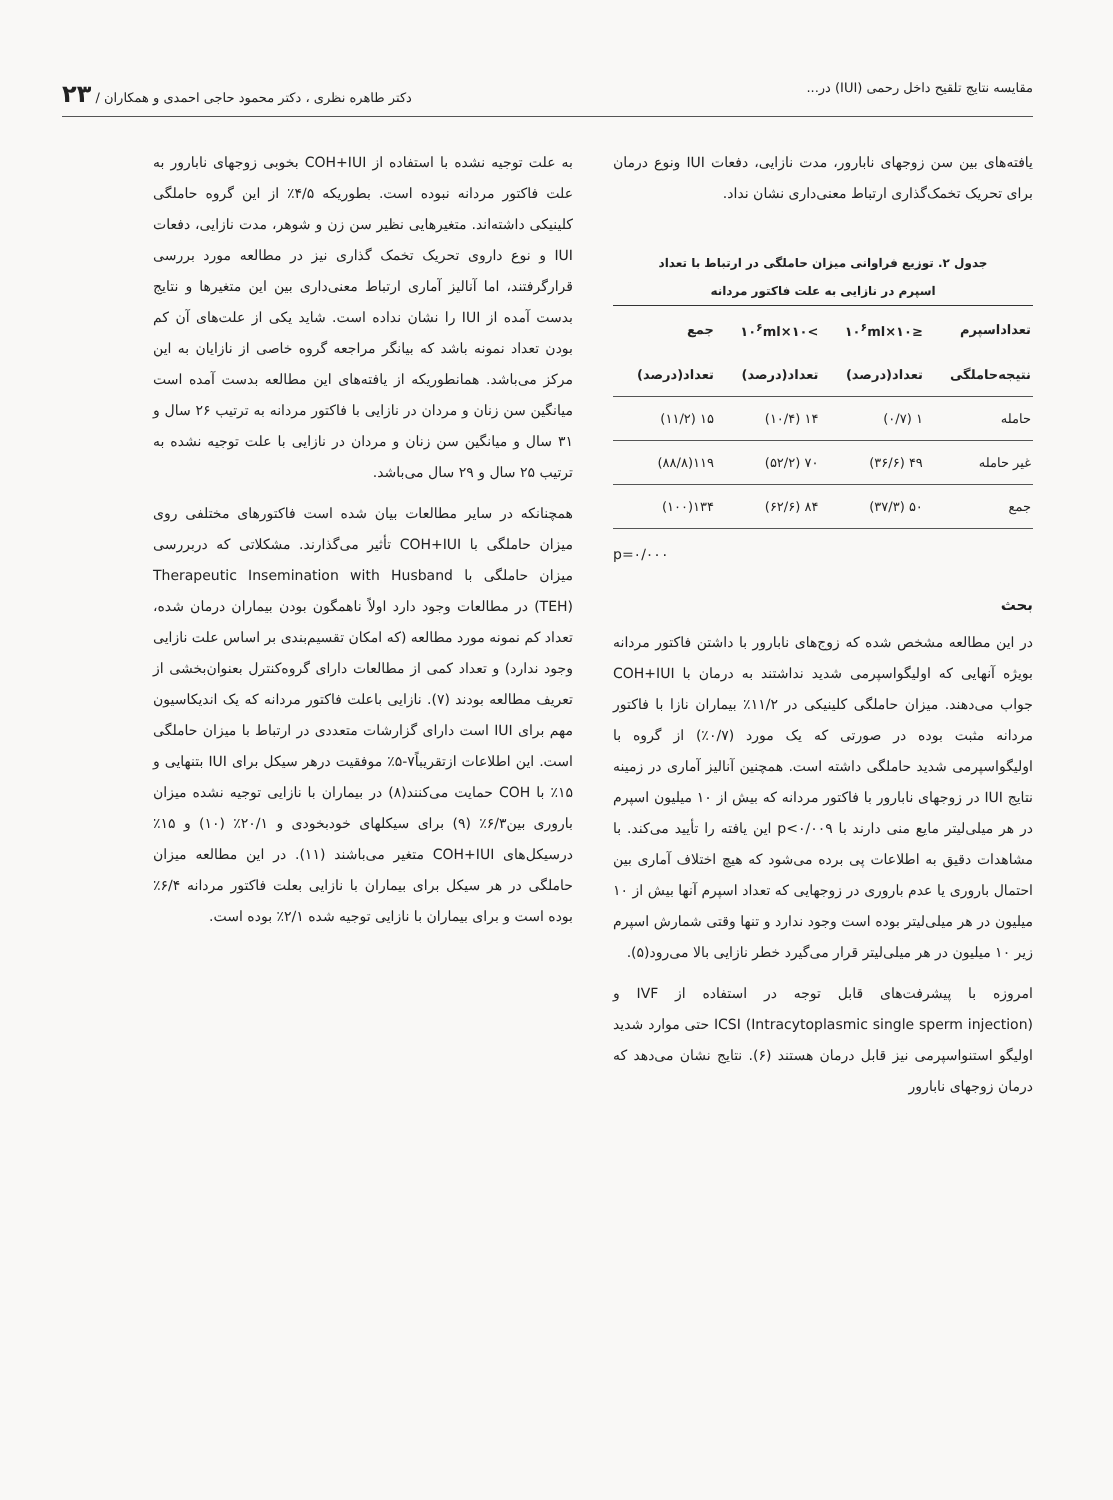مقایسه نتایج تلقیح داخل رحمی (IUI) در... دکتر طاهره نظری ، دکتر محمود حاجی احمدی و همکاران / ۲۳
یافته‌های بین سن زوجهای نابارور، مدت نازایی، دفعات IUI ونوع درمان برای تحریک تخمک‌گذاری ارتباط معنی‌داری نشان نداد.
جدول ۲. توزیع فراوانی میزان حاملگی در ارتباط با تعداد
اسپرم در نازایی به علت فاکتور مردانه
| تعداداسپرم | ≤۱۰×۱۰<sup>۶</sup>ml | >۱۰×۱۰<sup>۶</sup>ml | جمع |
| --- | --- | --- | --- |
| نتیجه‌حاملگی | تعداد(درصد) | تعداد(درصد) | تعداد(درصد) |
| حامله | ۱ (۰/۷) | ۱۴ (۱۰/۴) | ۱۵ (۱۱/۲) |
| غیر حامله | ۴۹ (۳۶/۶) | ۷۰ (۵۲/۲) | ۱۱۹(۸۸/۸) |
| جمع | ۵۰ (۳۷/۳) | ۸۴ (۶۲/۶) | ۱۳۴(۱۰۰) |
p=۰/۰۰۰
بحث
در این مطالعه مشخص شده که زوج‌های نابارور با داشتن فاکتور مردانه بویژه آنهایی که اولیگواسپرمی شدید نداشتند به درمان با COH+IUI جواب می‌دهند. میزان حاملگی کلینیکی در ۱۱/۲٪ بیماران نازا با فاکتور مردانه مثبت بوده در صورتی که یک مورد (۰/۷٪) از گروه با اولیگواسپرمی شدید حاملگی داشته است. همچنین آنالیز آماری در زمینه نتایج IUI در زوجهای نابارور با فاکتور مردانه که بیش از ۱۰ میلیون اسپرم در هر میلی‌لیتر مایع منی دارند با p<۰/۰۰۹ این یافته را تأیید می‌کند. با مشاهدات دقیق به اطلاعات پی برده می‌شود که هیچ اختلاف آماری بین احتمال باروری یا عدم باروری در زوجهایی که تعداد اسپرم آنها بیش از ۱۰ میلیون در هر میلی‌لیتر بوده است وجود ندارد و تنها وقتی شمارش اسپرم زیر ۱۰ میلیون در هر میلی‌لیتر قرار می‌گیرد خطر نازایی بالا می‌رود(۵).
امروزه با پیشرفت‌های قابل توجه در استفاده از IVF و (Intracytoplasmic single sperm injection) ICSI حتی موارد شدید اولیگو استنواسپرمی نیز قابل درمان هستند (۶). نتایج نشان می‌دهد که درمان زوجهای نابارور
به علت توجیه نشده با استفاده از COH+IUI بخوبی زوجهای نابارور به علت فاکتور مردانه نبوده است. بطوریکه ۴/۵٪ از این گروه حاملگی کلینیکی داشته‌اند. متغیرهایی نظیر سن زن و شوهر، مدت نازایی، دفعات IUI و نوع داروی تحریک تخمک گذاری نیز در مطالعه مورد بررسی قرارگرفتند، اما آنالیز آماری ارتباط معنی‌داری بین این متغیرها و نتایج بدست آمده از IUI را نشان نداده است. شاید یکی از علت‌های آن کم بودن تعداد نمونه باشد که بیانگر مراجعه گروه خاصی از نازایان به این مرکز می‌باشد. همانطوریکه از یافته‌های این مطالعه بدست آمده است میانگین سن زنان و مردان در نازایی با فاکتور مردانه به ترتیب ۲۶ سال و ۳۱ سال و میانگین سن زنان و مردان در نازایی با علت توجیه نشده به ترتیب ۲۵ سال و ۲۹ سال می‌باشد.
همچنانکه در سایر مطالعات بیان شده است فاکتورهای مختلفی روی میزان حاملگی با COH+IUI تأثیر می‌گذارند. مشکلاتی که دربررسی میزان حاملگی با Therapeutic Insemination with Husband (TEH) در مطالعات وجود دارد اولاً ناهمگون بودن بیماران درمان شده، تعداد کم نمونه مورد مطالعه (که امکان تقسیم‌بندی بر اساس علت نازایی وجود ندارد) و تعداد کمی از مطالعات دارای گروه‌کنترل بعنوان‌بخشی از تعریف مطالعه بودند (۷). نازایی باعلت فاکتور مردانه که یک اندیکاسیون مهم برای IUI است دارای گزارشات متعددی در ارتباط با میزان حاملگی است. این اطلاعات ازتقریباً۷-۵٪ موفقیت درهر سیکل برای IUI بتنهایی و ۱۵٪ با COH حمایت می‌کنند(۸) در بیماران با نازایی توجیه نشده میزان باروری بین۶/۳٪ (۹) برای سیکلهای خودبخودی و ۲۰/۱٪ (۱۰) و ۱۵٪ درسیکل‌های COH+IUI متغیر می‌باشند (۱۱). در این مطالعه میزان حاملگی در هر سیکل برای بیماران با نازایی بعلت فاکتور مردانه ۶/۴٪ بوده است و برای بیماران با نازایی توجیه شده ۲/۱٪ بوده است.